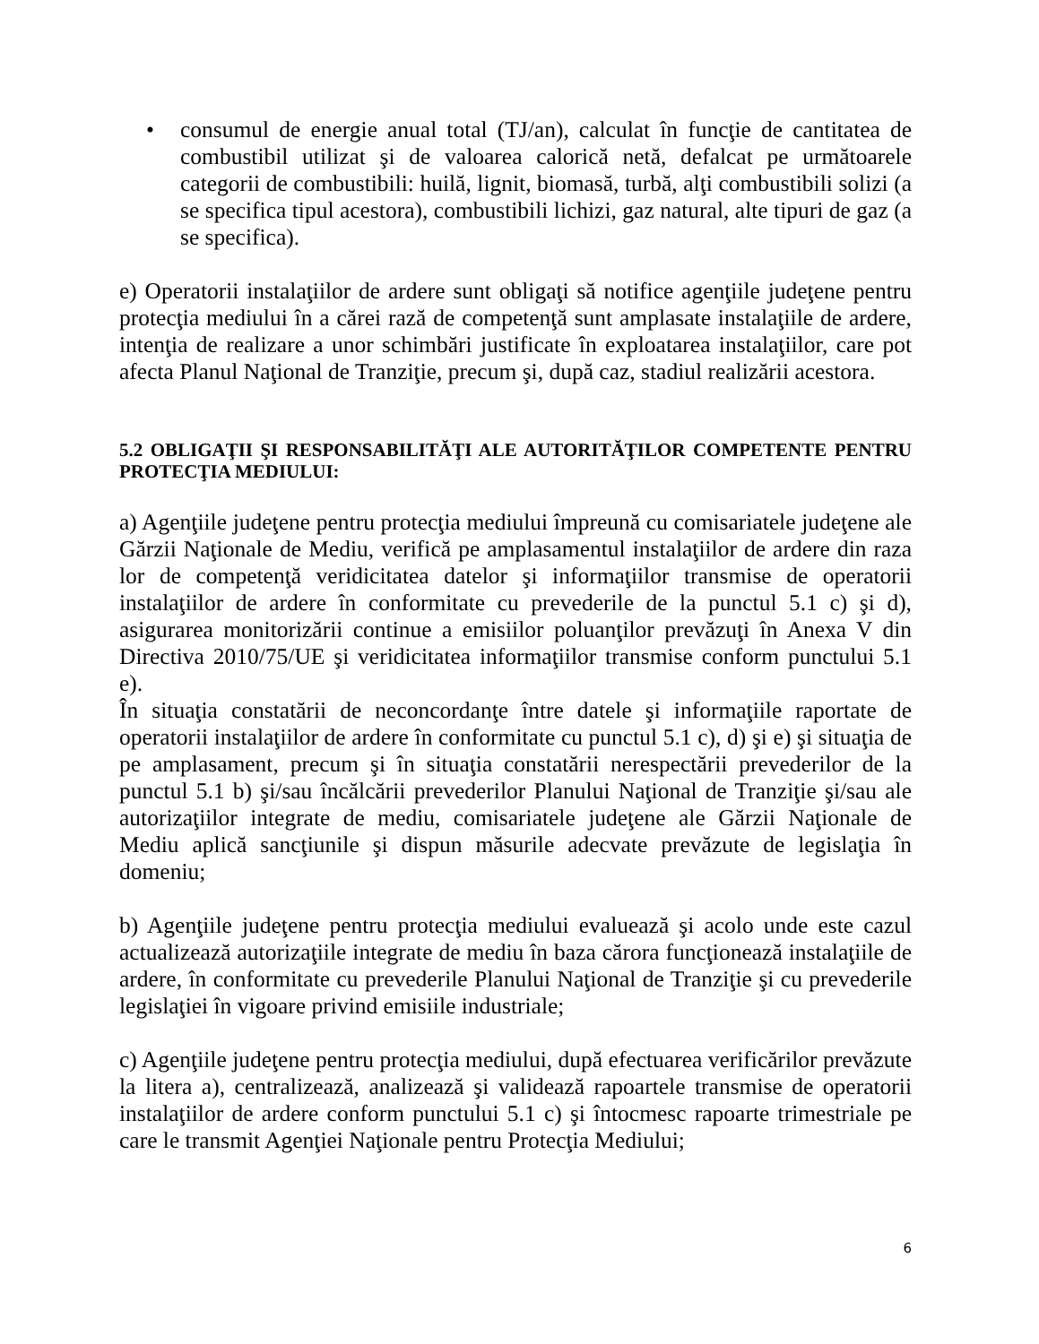• consumul de energie anual total (TJ/an), calculat în funcţie de cantitatea de combustibil utilizat şi de valoarea calorică netă, defalcat pe următoarele categorii de combustibili: huilă, lignit, biomasă, turbă, alţi combustibili solizi (a se specifica tipul acestora), combustibili lichizi, gaz natural, alte tipuri de gaz (a se specifica).
e) Operatorii instalaţiilor de ardere sunt obligaţi să notifice agenţiile judeţene pentru protecţia mediului în a cărei rază de competenţă sunt amplasate instalaţiile de ardere, intenţia de realizare a unor schimbări justificate în exploatarea instalaţiilor, care pot afecta Planul Naţional de Tranziţie, precum şi, după caz, stadiul realizării acestora.
5.2 OBLIGAŢII ŞI RESPONSABILITĂŢI ALE AUTORITĂŢILOR COMPETENTE PENTRU PROTECŢIA MEDIULUI:
a) Agenţiile judeţene pentru protecţia mediului împreună cu comisariatele judeţene ale Gărzii Naţionale de Mediu, verifică pe amplasamentul instalaţiilor de ardere din raza lor de competenţă veridicitatea datelor şi informaţiilor transmise de operatorii instalaţiilor de ardere în conformitate cu prevederile de la punctul 5.1 c) şi d), asigurarea monitorizării continue a emisiilor poluanţilor prevăzuţi în Anexa V din Directiva 2010/75/UE şi veridicitatea informaţiilor transmise conform punctului 5.1 e).
În situaţia constatării de neconcordanţe între datele şi informaţiile raportate de operatorii instalaţiilor de ardere în conformitate cu punctul 5.1 c), d) şi e) şi situaţia de pe amplasament, precum şi în situaţia constatării nerespectării prevederilor de la punctul 5.1 b) şi/sau încălcării prevederilor Planului Naţional de Tranziţie şi/sau ale autorizaţiilor integrate de mediu, comisariatele judeţene ale Gărzii Naţionale de Mediu aplică sancţiunile şi dispun măsurile adecvate prevăzute de legislaţia în domeniu;
b) Agenţiile judeţene pentru protecţia mediului evaluează şi acolo unde este cazul actualizează autorizaţiile integrate de mediu în baza cărora funcţionează instalaţiile de ardere, în conformitate cu prevederile Planului Naţional de Tranziţie şi cu prevederile legislaţiei în vigoare privind emisiile industriale;
c) Agenţiile judeţene pentru protecţia mediului, după efectuarea verificărilor prevăzute la litera a), centralizează, analizează şi validează rapoartele transmise de operatorii instalaţiilor de ardere conform punctului 5.1 c) şi întocmesc rapoarte trimestriale pe care le transmit Agenţiei Naţionale pentru Protecţia Mediului;
6